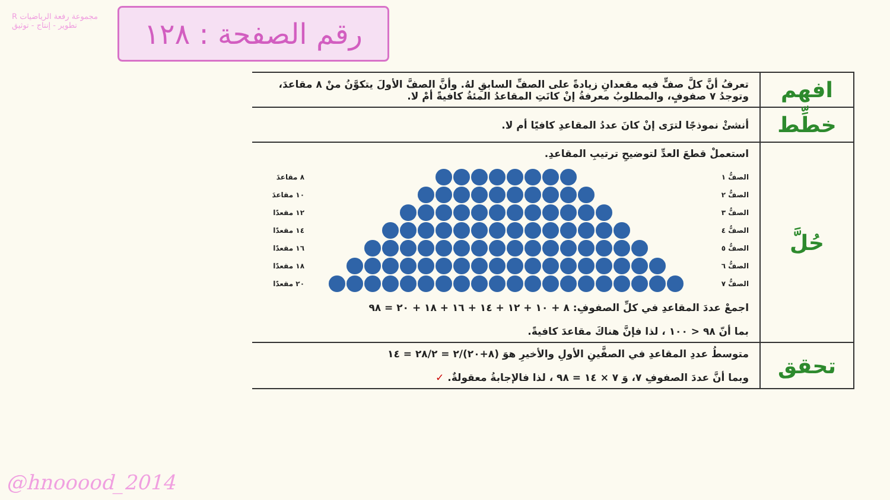R مجموعة رفعة الرياضيات
تطوير - إنتاج - توثيق
رقم الصفحة : ١٢٨
| افهم | تعرفُ أنَّ كلَّ صفٍّ فيه مقعدانِ زيادةً على الصفِّ السابقِ لهُ. وأنَّ الصفَّ الأولَ يتكوَّنُ منْ ٨ مقاعدَ، وتوجدُ ٧ صفوفٍ، والمطلوبُ معرفةُ إنْ كانَتِ المقاعدُ المئةُ كافيةً أمْ لا. |
| خطِّط | أنشئْ نموذجًا لترَى إنْ كانَ عددُ المقاعدِ كافيًا أم لا. |
| حُلَّ | استعملْ قطعَ العدِّ لتوضيحِ ترتيبِ المقاعدِ. الصفُّ ١ ٨ مقاعدَ الصفُّ ٢ ١٠ مقاعدَ الصفُّ ٣ ١٢ مقعدًا الصفُّ ٤ ١٤ مقعدًا الصفُّ ٥ ١٦ مقعدًا الصفُّ ٦ ١٨ مقعدًا الصفُّ ٧ ٢٠ مقعدًا اجمعْ عددَ المقاعدِ في كلِّ الصفوفِ: ٨ + ١٠ + ١٢ + ١٤ + ١٦ + ١٨ + ٢٠ = ٩٨ بما أنّ ٩٨ < ١٠٠ ، لذا فإنَّ هناكَ مقاعدَ كافيةً. |
| تحقق | متوسطُ عددِ المقاعدِ في الصفَّينِ الأولِ والأخيرِ هوَ (٨+٢٠)/٢ = ٢٨/٢ = ١٤ وبما أنَّ عددَ الصفوفِ ٧، وَ ٧ × ١٤ = ٩٨ ، لذا فالإجابةُ معقولةٌ. ✓ |
@hnooood_2014